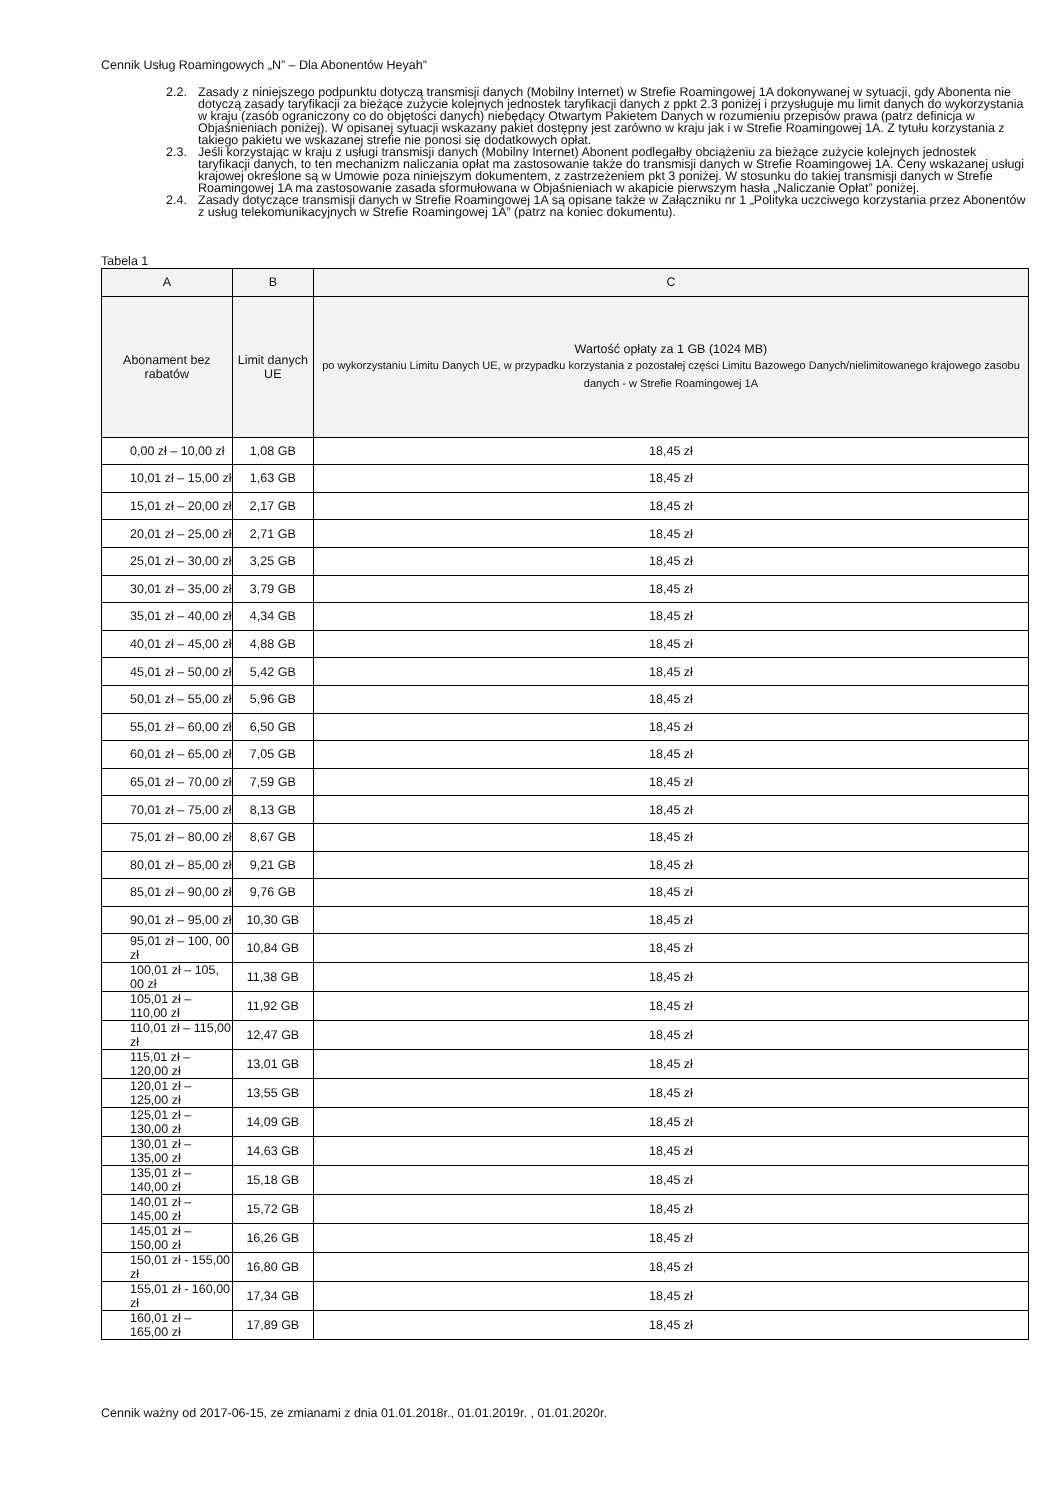Cennik Usług Roamingowych „N” – Dla Abonentów Heyah”
2.2. Zasady z niniejszego podpunktu dotyczą transmisji danych (Mobilny Internet) w Strefie Roamingowej 1A dokonywanej w sytuacji, gdy Abonenta nie dotyczą zasady taryfikacji za bieżące zużycie kolejnych jednostek taryfikacji danych z ppkt 2.3 poniżej i przysługuje mu limit danych do wykorzystania w kraju (zasób ograniczony co do objętości danych) niebędący Otwartym Pakietem Danych w rozumieniu przepisów prawa (patrz definicja w Objaśnieniach poniżej). W opisanej sytuacji wskazany pakiet dostępny jest zarówno w kraju jak i w Strefie Roamingowej 1A. Z tytułu korzystania z takiego pakietu we wskazanej strefie nie ponosi się dodatkowych opłat.
2.3. Jeśli korzystając w kraju z usługi transmisji danych (Mobilny Internet) Abonent podlegałby obciążeniu za bieżące zużycie kolejnych jednostek taryfikacji danych, to ten mechanizm naliczania opłat ma zastosowanie także do transmisji danych w Strefie Roamingowej 1A. Ceny wskazanej usługi krajowej określone są w Umowie poza niniejszym dokumentem, z zastrzeżeniem pkt 3 poniżej. W stosunku do takiej transmisji danych w Strefie Roamingowej 1A ma zastosowanie zasada sformułowana w Objaśnieniach w akapicie pierwszym hasła „Naliczanie Opłat” poniżej.
2.4. Zasady dotyczące transmisji danych w Strefie Roamingowej 1A są opisane także w Załączniku nr 1 „Polityka uczciwego korzystania przez Abonentów z usług telekomunikacyjnych w Strefie Roamingowej 1A” (patrz na koniec dokumentu).
Tabela 1
| A | B | C |
| --- | --- | --- |
| Abonament bez rabatów | Limit danych UE | Wartość opłaty za 1 GB (1024 MB) po wykorzystaniu Limitu Danych UE, w przypadku korzystania z pozostałej części Limitu Bazowego Danych/nielimitowanego krajowego zasobu danych - w Strefie Roamingowej 1A |
| 0,00 zł – 10,00 zł | 1,08 GB | 18,45 zł |
| 10,01 zł – 15,00 zł | 1,63 GB | 18,45 zł |
| 15,01 zł – 20,00 zł | 2,17 GB | 18,45 zł |
| 20,01 zł – 25,00 zł | 2,71 GB | 18,45 zł |
| 25,01 zł – 30,00 zł | 3,25 GB | 18,45 zł |
| 30,01 zł – 35,00 zł | 3,79 GB | 18,45 zł |
| 35,01 zł – 40,00 zł | 4,34 GB | 18,45 zł |
| 40,01 zł – 45,00 zł | 4,88 GB | 18,45 zł |
| 45,01 zł – 50,00 zł | 5,42 GB | 18,45 zł |
| 50,01 zł – 55,00 zł | 5,96 GB | 18,45 zł |
| 55,01 zł – 60,00 zł | 6,50 GB | 18,45 zł |
| 60,01 zł – 65,00 zł | 7,05 GB | 18,45 zł |
| 65,01 zł – 70,00 zł | 7,59 GB | 18,45 zł |
| 70,01 zł – 75,00 zł | 8,13 GB | 18,45 zł |
| 75,01 zł – 80,00 zł | 8,67 GB | 18,45 zł |
| 80,01 zł – 85,00 zł | 9,21 GB | 18,45 zł |
| 85,01 zł – 90,00 zł | 9,76 GB | 18,45 zł |
| 90,01 zł – 95,00 zł | 10,30 GB | 18,45 zł |
| 95,01 zł – 100, 00 zł | 10,84 GB | 18,45 zł |
| 100,01 zł – 105, 00 zł | 11,38 GB | 18,45 zł |
| 105,01 zł – 110,00 zł | 11,92 GB | 18,45 zł |
| 110,01 zł – 115,00 zł | 12,47 GB | 18,45 zł |
| 115,01 zł – 120,00 zł | 13,01 GB | 18,45 zł |
| 120,01 zł – 125,00 zł | 13,55 GB | 18,45 zł |
| 125,01 zł – 130,00 zł | 14,09 GB | 18,45 zł |
| 130,01 zł – 135,00 zł | 14,63 GB | 18,45 zł |
| 135,01 zł – 140,00 zł | 15,18 GB | 18,45 zł |
| 140,01 zł – 145,00 zł | 15,72 GB | 18,45 zł |
| 145,01 zł – 150,00 zł | 16,26 GB | 18,45 zł |
| 150,01 zł - 155,00 zł | 16,80 GB | 18,45 zł |
| 155,01 zł - 160,00 zł | 17,34 GB | 18,45 zł |
| 160,01 zł – 165,00 zł | 17,89 GB | 18,45 zł |
Cennik ważny od 2017-06-15, ze zmianami z dnia 01.01.2018r., 01.01.2019r. , 01.01.2020r.